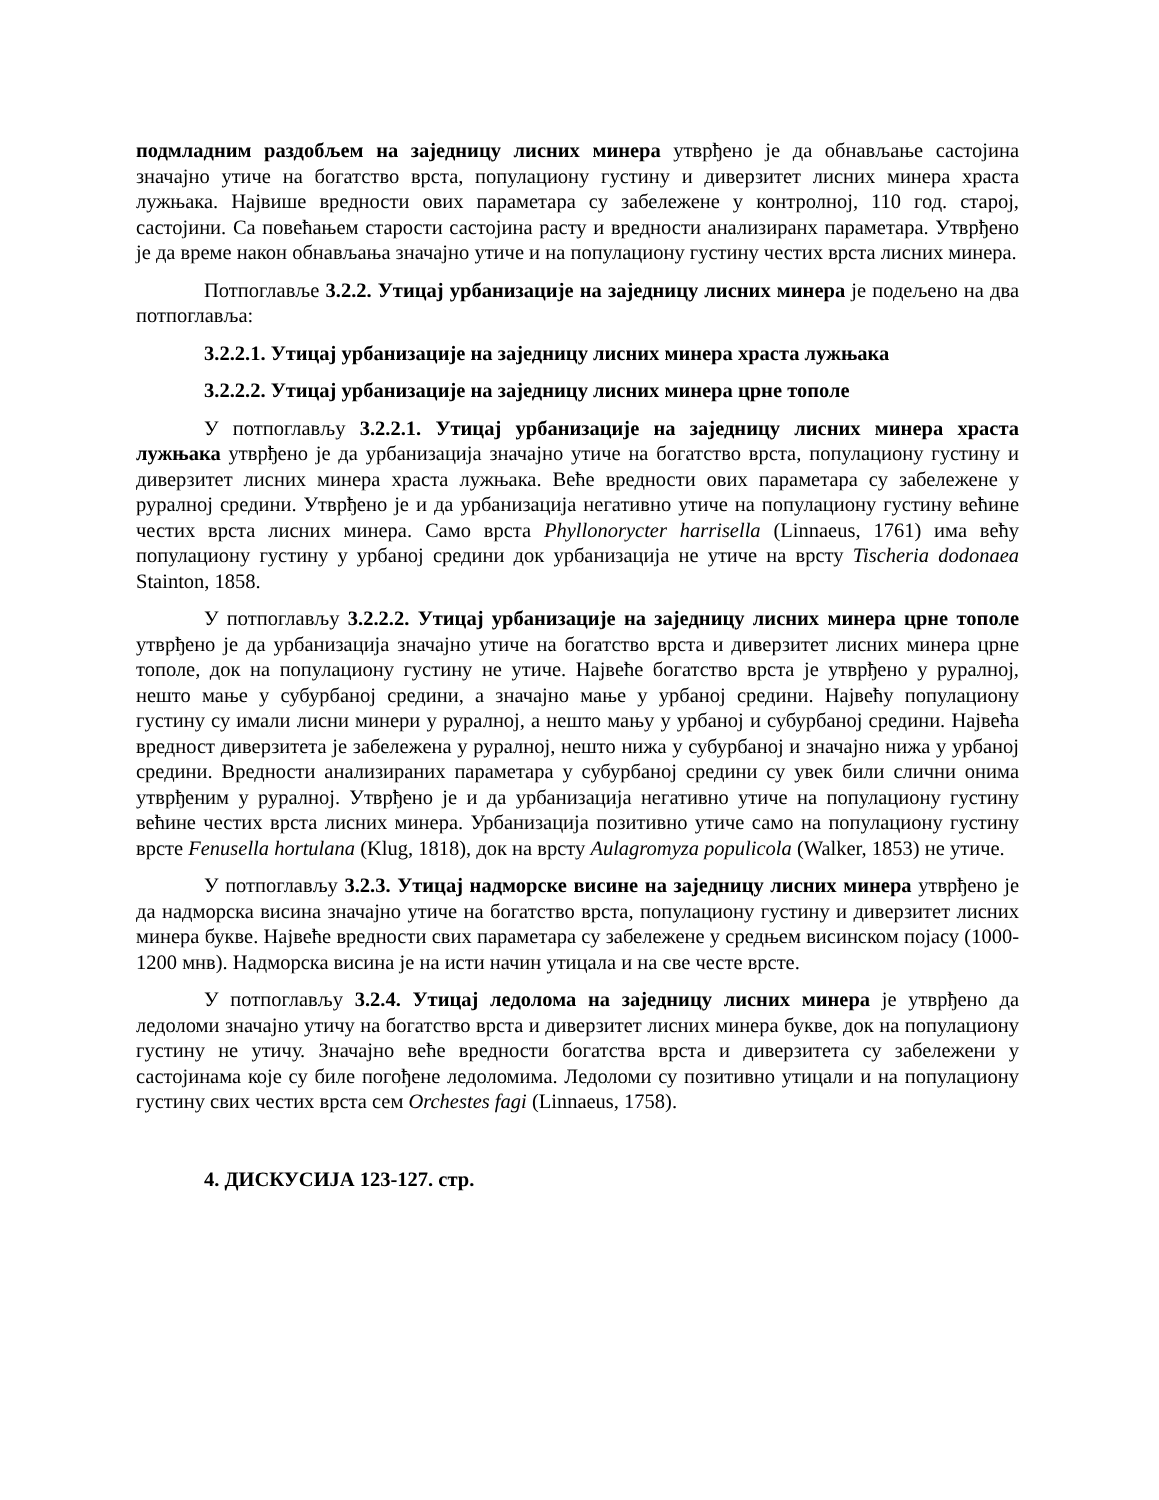подмладним раздобљем на заједницу лисних минера утврђено је да обнављање састојина значајно утиче на богатство врста, популациону густину и диверзитет лисних минера храста лужњака. Највише вредности ових параметара су забележене у контролној, 110 год. старој, састојини. Са повећањем старости састојина расту и вредности анализиранх параметара. Утврђено је да време након обнављања значајно утиче и на популациону густину честих врста лисних минера.
Потпоглавље 3.2.2. Утицај урбанизације на заједницу лисних минера је подељено на два потпоглавља:
3.2.2.1. Утицај урбанизације на заједницу лисних минера храста лужњака
3.2.2.2. Утицај урбанизације на заједницу лисних минера црне тополе
У потпоглављу 3.2.2.1. Утицај урбанизације на заједницу лисних минера храста лужњака утврђено је да урбанизација значајно утиче на богатство врста, популациону густину и диверзитет лисних минера храста лужњака. Веће вредности ових параметара су забележене у руралној средини. Утврђено је и да урбанизација негативно утиче на популациону густину већине честих врста лисних минера. Само врста Phyllonorycter harrisella (Linnaeus, 1761) има већу популациону густину у урбаној средини док урбанизација не утиче на врсту Tischeria dodonaea Stainton, 1858.
У потпоглављу 3.2.2.2. Утицај урбанизације на заједницу лисних минера црне тополе утврђено је да урбанизација значајно утиче на богатство врста и диверзитет лисних минера црне тополе, док на популациону густину не утиче. Највеће богатство врста је утврђено у руралној, нешто мање у субурбаној средини, а значајно мање у урбаној средини. Највећу популациону густину су имали лисни минери у руралној, а нешто мању у урбаној и субурбаној средини. Највећа вредност диверзитета је забележена у руралној, нешто нижа у субурбаној и значајно нижа у урбаној средини. Вредности анализираних параметара у субурбаној средини су увек били слични онима утврђеним у руралној. Утврђено је и да урбанизација негативно утиче на популациону густину већине честих врста лисних минера. Урбанизација позитивно утиче само на популациону густину врсте Fenusella hortulana (Klug, 1818), док на врсту Aulagromyza populicola (Walker, 1853) не утиче.
У потпоглављу 3.2.3. Утицај надморске висине на заједницу лисних минера утврђено је да надморска висина значајно утиче на богатство врста, популациону густину и диверзитет лисних минера букве. Највеће вредности свих параметара су забележене у средњем висинском појасу (1000-1200 мнв). Надморска висина је на исти начин утицала и на све честе врсте.
У потпоглављу 3.2.4. Утицај ледолома на заједницу лисних минера је утврђено да ледоломи значајно утичу на богатство врста и диверзитет лисних минера букве, док на популациону густину не утичу. Значајно веће вредности богатства врста и диверзитета су забележени у састојинама које су биле погођене ледоломима. Ледоломи су позитивно утицали и на популациону густину свих честих врста сем Orchestes fagi (Linnaeus, 1758).
4. ДИСКУСИЈА 123-127. стр.